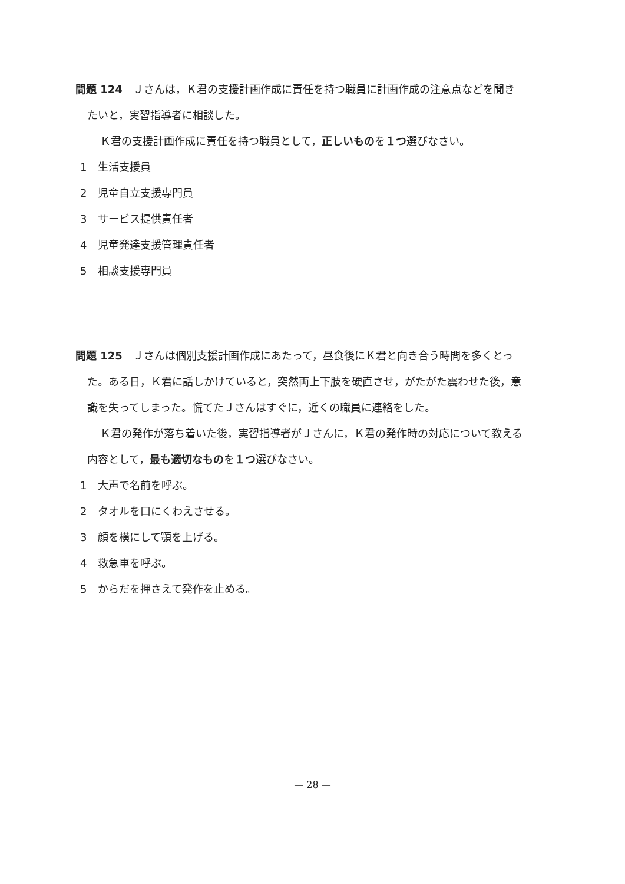問題 124　Ｊさんは，Ｋ君の支援計画作成に責任を持つ職員に計画作成の注意点などを聞きたいと，実習指導者に相談した。
Ｋ君の支援計画作成に責任を持つ職員として，正しいものを１つ選びなさい。
1 生活支援員
2 児童自立支援専門員
3 サービス提供責任者
4 児童発達支援管理責任者
5 相談支援専門員
問題 125　Ｊさんは個別支援計画作成にあたって，昼食後にＫ君と向き合う時間を多くとった。ある日，Ｋ君に話しかけていると，突然両上下肢を硬直させ，がたがた震わせた後，意識を失ってしまった。慌てたＪさんはすぐに，近くの職員に連絡をした。
Ｋ君の発作が落ち着いた後，実習指導者がＪさんに，Ｋ君の発作時の対応について教える内容として，最も適切なものを１つ選びなさい。
1 大声で名前を呼ぶ。
2 タオルを口にくわえさせる。
3 顔を横にして顎を上げる。
4 救急車を呼ぶ。
5 からだを押さえて発作を止める。
— 28 —